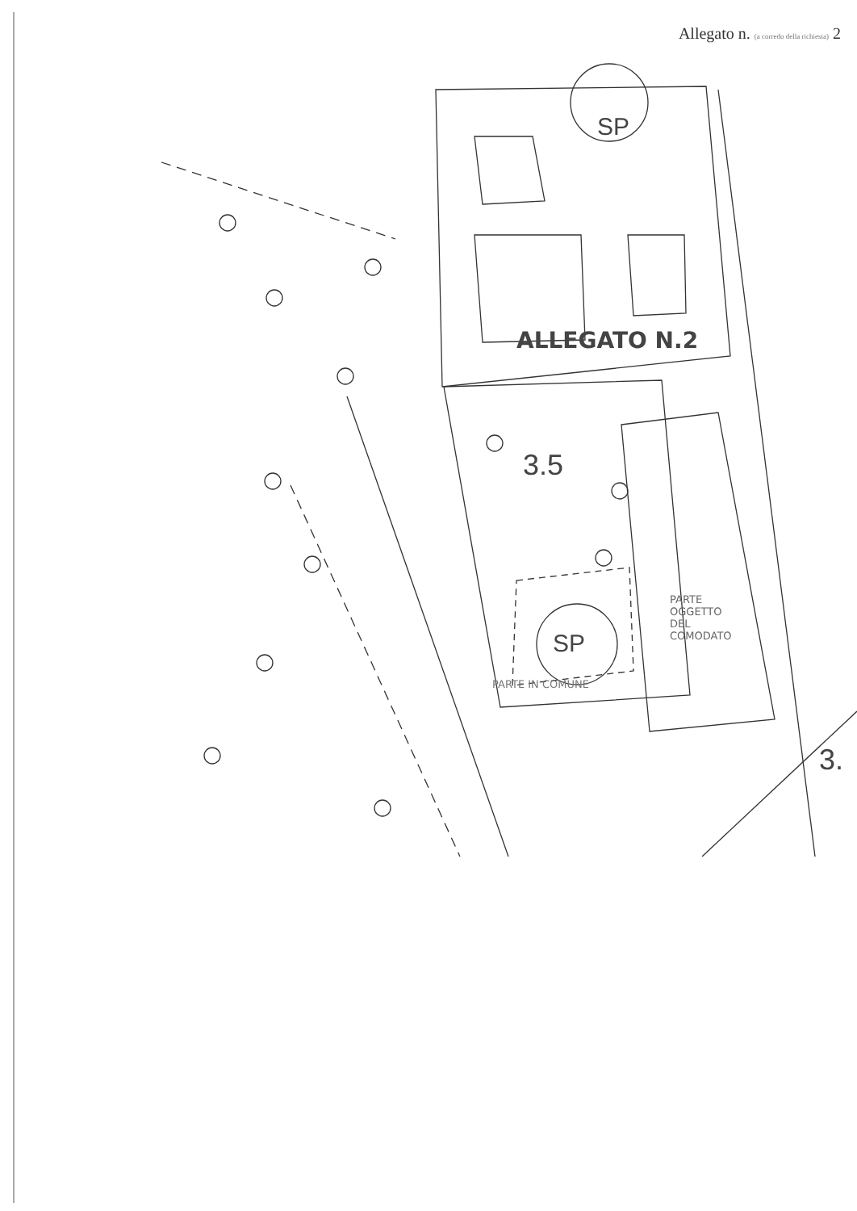Allegato n. (a corredo della richiesta) 2
SP
ALLEGATO N.2
3.5
PARTE OGGETTO DEL COMODATO
SP
PARTE IN COMUNE
3.